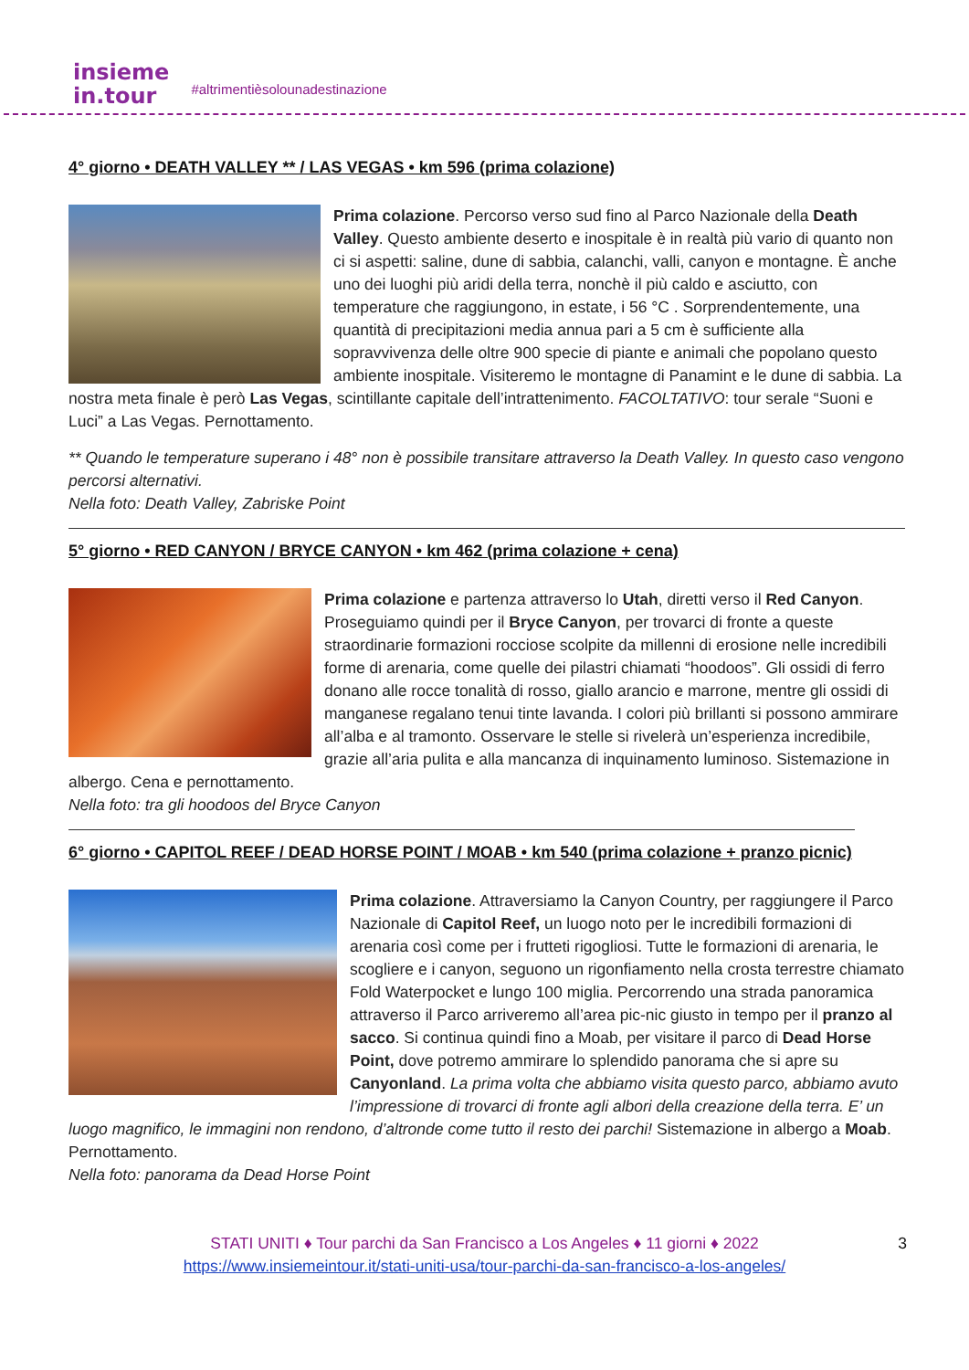insieme
in.tour
#altrimentièsolounadestinazione
4° giorno • DEATH VALLEY ** / LAS VEGAS • km 596 (prima colazione)
Prima colazione. Percorso verso sud fino al Parco Nazionale della Death Valley. Questo ambiente deserto e inospitale è in realtà più vario di quanto non ci si aspetti: saline, dune di sabbia, calanchi, valli, canyon e montagne. È anche uno dei luoghi più aridi della terra, nonchè il più caldo e asciutto, con temperature che raggiungono, in estate, i 56 °C . Sorprendentemente, una quantità di precipitazioni media annua pari a 5 cm è sufficiente alla sopravvivenza delle oltre 900 specie di piante e animali che popolano questo ambiente inospitale. Visiteremo le montagne di Panamint e le dune di sabbia. La nostra meta finale è però Las Vegas, scintillante capitale dell’intrattenimento. FACOLTATIVO: tour serale “Suoni e Luci” a Las Vegas. Pernottamento.
** Quando le temperature superano i 48° non è possibile transitare attraverso la Death Valley. In questo caso vengono percorsi alternativi.
Nella foto: Death Valley, Zabriske Point
5° giorno • RED CANYON / BRYCE CANYON • km 462 (prima colazione + cena)
Prima colazione e partenza attraverso lo Utah, diretti verso il Red Canyon. Proseguiamo quindi per il Bryce Canyon, per trovarci di fronte a queste straordinarie formazioni rocciose scolpite da millenni di erosione nelle incredibili forme di arenaria, come quelle dei pilastri chiamati “hoodoos”. Gli ossidi di ferro donano alle rocce tonalità di rosso, giallo arancio e marrone, mentre gli ossidi di manganese regalano tenui tinte lavanda. I colori più brillanti si possono ammirare all’alba e al tramonto. Osservare le stelle si rivelerà un’esperienza incredibile, grazie all’aria pulita e alla mancanza di inquinamento luminoso. Sistemazione in albergo. Cena e pernottamento.
Nella foto: tra gli hoodoos del Bryce Canyon
6° giorno • CAPITOL REEF / DEAD HORSE POINT / MOAB • km 540 (prima colazione + pranzo picnic)
Prima colazione. Attraversiamo la Canyon Country, per raggiungere il Parco Nazionale di Capitol Reef, un luogo noto per le incredibili formazioni di arenaria così come per i frutteti rigogliosi. Tutte le formazioni di arenaria, le scogliere e i canyon, seguono un rigonfiamento nella crosta terrestre chiamato Fold Waterpocket e lungo 100 miglia. Percorrendo una strada panoramica attraverso il Parco arriveremo all’area pic-nic giusto in tempo per il pranzo al sacco. Si continua quindi fino a Moab, per visitare il parco di Dead Horse Point, dove potremo ammirare lo splendido panorama che si apre su Canyonland. La prima volta che abbiamo visita questo parco, abbiamo avuto l’impressione di trovarci di fronte agli albori della creazione della terra. E’ un luogo magnifico, le immagini non rendono, d’altronde come tutto il resto dei parchi! Sistemazione in albergo a Moab. Pernottamento.
Nella foto: panorama da Dead Horse Point
STATI UNITI ♦ Tour parchi da San Francisco a Los Angeles ♦ 11 giorni ♦ 2022
https://www.insiemeintour.it/stati-uniti-usa/tour-parchi-da-san-francisco-a-los-angeles/
3